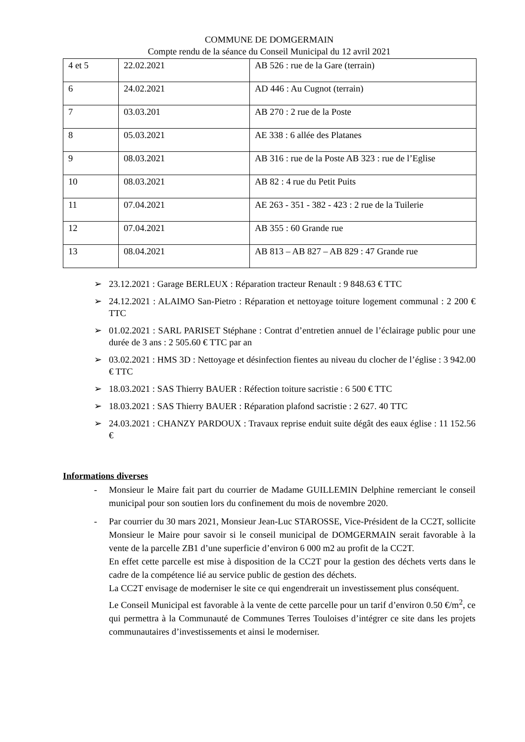COMMUNE DE DOMGERMAIN
Compte rendu de la séance du Conseil Municipal du 12 avril 2021
| 4 et 5 | 22.02.2021 | AB 526 : rue de la Gare (terrain) |
| 6 | 24.02.2021 | AD 446 : Au Cugnot (terrain) |
| 7 | 03.03.201 | AB 270 : 2 rue de la Poste |
| 8 | 05.03.2021 | AE 338 : 6 allée des Platanes |
| 9 | 08.03.2021 | AB 316 : rue de la Poste AB 323 : rue de l’Eglise |
| 10 | 08.03.2021 | AB 82 : 4 rue du Petit Puits |
| 11 | 07.04.2021 | AE 263 - 351 - 382 - 423 : 2 rue de la Tuilerie |
| 12 | 07.04.2021 | AB 355 : 60 Grande rue |
| 13 | 08.04.2021 | AB 813 – AB 827 – AB 829 : 47 Grande rue |
➢ 23.12.2021 : Garage BERLEUX : Réparation tracteur Renault : 9 848.63 € TTC
➢ 24.12.2021 : ALAIMO San-Pietro : Réparation et nettoyage toiture logement communal : 2 200 € TTC
➢ 01.02.2021 : SARL PARISET Stéphane : Contrat d’entretien annuel de l’éclairage public pour une durée de 3 ans : 2 505.60 € TTC par an
➢ 03.02.2021 : HMS 3D : Nettoyage et désinfection fientes au niveau du clocher de l’église : 3 942.00 € TTC
➢ 18.03.2021 : SAS Thierry BAUER : Réfection toiture sacristie : 6 500 € TTC
➢ 18.03.2021 : SAS Thierry BAUER : Réparation plafond sacristie : 2 627. 40 TTC
➢ 24.03.2021 : CHANZY PARDOUX : Travaux reprise enduit suite dégât des eaux église : 11 152.56 €
Informations diverses
- Monsieur le Maire fait part du courrier de Madame GUILLEMIN Delphine remerciant le conseil municipal pour son soutien lors du confinement du mois de novembre 2020.
-
Par courrier du 30 mars 2021, Monsieur Jean-Luc STAROSSE, Vice-Président de la CC2T, sollicite Monsieur le Maire pour savoir si le conseil municipal de DOMGERMAIN serait favorable à la vente de la parcelle ZB1 d’une superficie d’environ 6 000 m2 au profit de la CC2T.
En effet cette parcelle est mise à disposition de la CC2T pour la gestion des déchets verts dans le cadre de la compétence lié au service public de gestion des déchets.
La CC2T envisage de moderniser le site ce qui engendrerait un investissement plus conséquent.
Le Conseil Municipal est favorable à la vente de cette parcelle pour un tarif d’environ 0.50 €/m<sup>2</sup>, ce qui permettra à la Communauté de Communes Terres Touloises d’intégrer ce site dans les projets communautaires d’investissements et ainsi le moderniser.